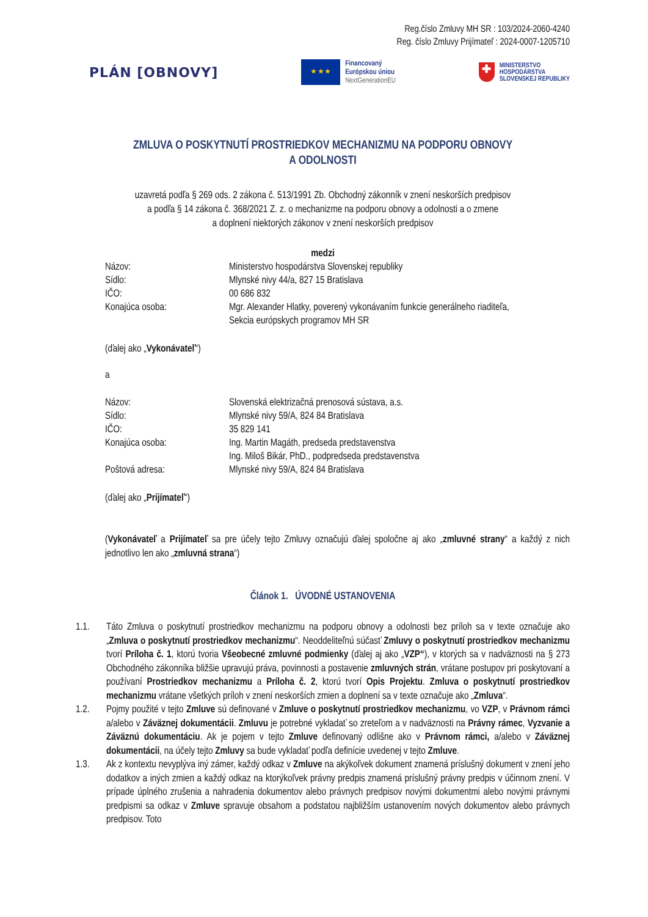Reg.číslo Zmluvy MH SR : 103/2024-2060-4240
Reg. číslo Zmluvy Prijímateľ : 2024-0007-1205710
PLÁN [OBNOVY]
★ ★ ★
Financovaný
Európskou úniou
NextGenerationEU
✚
MINISTERSTVO
HOSPODÁRSTVA
SLOVENSKEJ REPUBLIKY
ZMLUVA O POSKYTNUTÍ PROSTRIEDKOV MECHANIZMU NA PODPORU OBNOVY
A ODOLNOSTI
uzavretá podľa § 269 ods. 2 zákona č. 513/1991 Zb. Obchodný zákonník v znení neskorších predpisov
a podľa § 14 zákona č. 368/2021 Z. z. o mechanizme na podporu obnovy a odolnosti a o zmene
a doplnení niektorých zákonov v znení neskorších predpisov
medzi
| Názov: | Ministerstvo hospodárstva Slovenskej republiky |
| Sídlo: | Mlynské nivy 44/a, 827 15 Bratislava |
| IČO: | 00 686 832 |
| Konajúca osoba: | Mgr. Alexander Hlatky, poverený vykonávaním funkcie generálneho riaditeľa, Sekcia európskych programov MH SR |
(ďalej ako „Vykonávateľ“)
a
| Názov: | Slovenská elektrizačná prenosová sústava, a.s. |
| Sídlo: | Mlynské nivy 59/A, 824 84 Bratislava |
| IČO: | 35 829 141 |
| Konajúca osoba: | Ing. Martin Magáth, predseda predstavenstva Ing. Miloš Bikár, PhD., podpredseda predstavenstva |
| Poštová adresa: | Mlynské nivy 59/A, 824 84 Bratislava |
(ďalej ako „Prijímateľ“)
(Vykonávateľ a Prijímateľ sa pre účely tejto Zmluvy označujú ďalej spoločne aj ako „zmluvné strany“ a každý z nich jednotlivo len ako „zmluvná strana“)
Článok 1. ÚVODNÉ USTANOVENIA
1.1. Táto Zmluva o poskytnutí prostriedkov mechanizmu na podporu obnovy a odolnosti bez príloh sa v texte označuje ako „Zmluva o poskytnutí prostriedkov mechanizmu“. Neoddeliteľnú súčasť Zmluvy o poskytnutí prostriedkov mechanizmu tvorí Príloha č. 1, ktorú tvoria Všeobecné zmluvné podmienky (ďalej aj ako „VZP“), v ktorých sa v nadväznosti na § 273 Obchodného zákonníka bližšie upravujú práva, povinnosti a postavenie zmluvných strán, vrátane postupov pri poskytovaní a používaní Prostriedkov mechanizmu a Príloha č. 2, ktorú tvorí Opis Projektu. Zmluva o poskytnutí prostriedkov mechanizmu vrátane všetkých príloh v znení neskorších zmien a doplnení sa v texte označuje ako „Zmluva“.
1.2. Pojmy použité v tejto Zmluve sú definované v Zmluve o poskytnutí prostriedkov mechanizmu, vo VZP, v Právnom rámci a/alebo v Záväznej dokumentácii. Zmluvu je potrebné vykladať so zreteľom a v nadväznosti na Právny rámec, Vyzvanie a Záväznú dokumentáciu. Ak je pojem v tejto Zmluve definovaný odlišne ako v Právnom rámci, a/alebo v Záväznej dokumentácii, na účely tejto Zmluvy sa bude vykladať podľa definície uvedenej v tejto Zmluve.
1.3. Ak z kontextu nevyplýva iný zámer, každý odkaz v Zmluve na akýkoľvek dokument znamená príslušný dokument v znení jeho dodatkov a iných zmien a každý odkaz na ktorýkoľvek právny predpis znamená príslušný právny predpis v účinnom znení. V prípade úplného zrušenia a nahradenia dokumentov alebo právnych predpisov novými dokumentmi alebo novými právnymi predpismi sa odkaz v Zmluve spravuje obsahom a podstatou najbližším ustanovením nových dokumentov alebo právnych predpisov. Toto